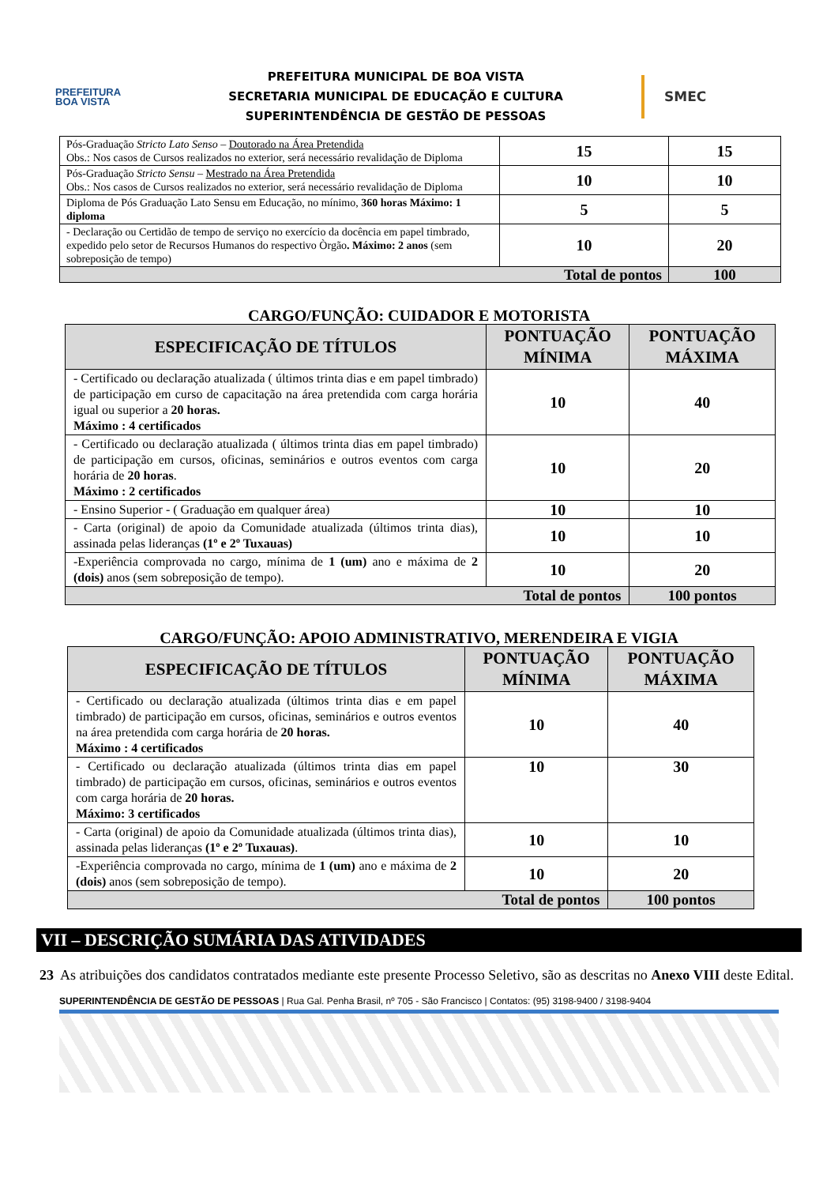PREFEITURA
BOA VISTA
PREFEITURA MUNICIPAL DE BOA VISTA
SECRETARIA MUNICIPAL DE EDUCAÇÃO E CULTURA
SUPERINTENDÊNCIA DE GESTÃO DE PESSOAS
SMEC
| Pós-Graduação Stricto Lato Senso – Doutorado na Área Pretendida Obs.: Nos casos de Cursos realizados no exterior, será necessário revalidação de Diploma | 15 | 15 |
| Pós-Graduação Stricto Sensu – Mestrado na Área Pretendida Obs.: Nos casos de Cursos realizados no exterior, será necessário revalidação de Diploma | 10 | 10 |
| Diploma de Pós Graduação Lato Sensu em Educação, no mínimo, 360 horas Máximo: 1 diploma | 5 | 5 |
| - Declaração ou Certidão de tempo de serviço no exercício da docência em papel timbrado, expedido pelo setor de Recursos Humanos do respectivo Òrgão . Máximo: 2 anos (sem sobreposição de tempo) | 10 | 20 |
| Total de pontos | | 100 |
CARGO/FUNÇÃO: CUIDADOR E MOTORISTA
| ESPECIFICAÇÃO DE TÍTULOS | PONTUAÇÃO MÍNIMA | PONTUAÇÃO MÁXIMA |
| --- | --- | --- |
| - Certificado ou declaração atualizada ( últimos trinta dias e em papel timbrado) de participação em curso de capacitação na área pretendida com carga horária igual ou superior a 20 horas. Máximo : 4 certificados | 10 | 40 |
| - Certificado ou declaração atualizada ( últimos trinta dias em papel timbrado) de participação em cursos, oficinas, seminários e outros eventos com carga horária de 20 horas . Máximo : 2 certificados | 10 | 20 |
| - Ensino Superior - ( Graduação em qualquer área) | 10 | 10 |
| - Carta (original) de apoio da Comunidade atualizada (últimos trinta dias), assinada pelas lideranças (1º e 2º Tuxauas) | 10 | 10 |
| -Experiência comprovada no cargo, mínima de 1 (um) ano e máxima de 2 (dois) anos (sem sobreposição de tempo). | 10 | 20 |
| Total de pontos | | 100 pontos |
CARGO/FUNÇÃO: APOIO ADMINISTRATIVO, MERENDEIRA E VIGIA
| ESPECIFICAÇÃO DE TÍTULOS | PONTUAÇÃO MÍNIMA | PONTUAÇÃO MÁXIMA |
| --- | --- | --- |
| - Certificado ou declaração atualizada (últimos trinta dias e em papel timbrado) de participação em cursos, oficinas, seminários e outros eventos na área pretendida com carga horária de 20 horas. Máximo : 4 certificados | 10 | 40 |
| - Certificado ou declaração atualizada (últimos trinta dias em papel timbrado) de participação em cursos, oficinas, seminários e outros eventos com carga horária de 20 horas. Máximo: 3 certificados | 10 | 30 |
| - Carta (original) de apoio da Comunidade atualizada (últimos trinta dias), assinada pelas lideranças (1º e 2º Tuxauas) . | 10 | 10 |
| -Experiência comprovada no cargo, mínima de 1 (um) ano e máxima de 2 (dois) anos (sem sobreposição de tempo). | 10 | 20 |
| Total de pontos | | 100 pontos |
VII – DESCRIÇÃO SUMÁRIA DAS ATIVIDADES
23 As atribuições dos candidatos contratados mediante este presente Processo Seletivo, são as descritas no Anexo VIII deste Edital.
SUPERINTENDÊNCIA DE GESTÃO DE PESSOAS | Rua Gal. Penha Brasil, nº 705 - São Francisco | Contatos: (95) 3198-9400 / 3198-9404